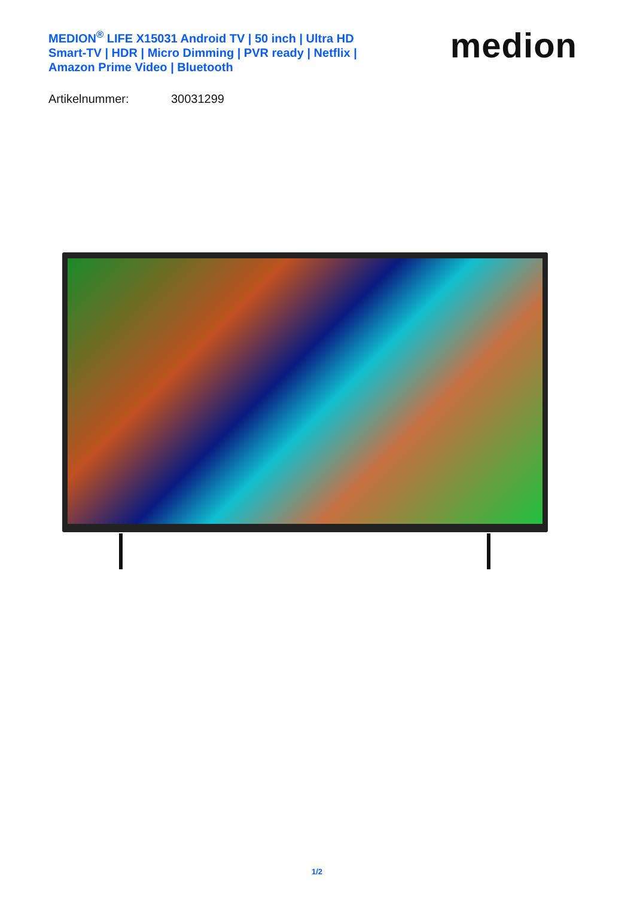MEDION<sup>®</sup> LIFE X15031 Android TV | 50 inch | Ultra HD Smart-TV | HDR | Micro Dimming | PVR ready | Netflix | Amazon Prime Video | Bluetooth
medion
Artikelnummer: 30031299
1/2